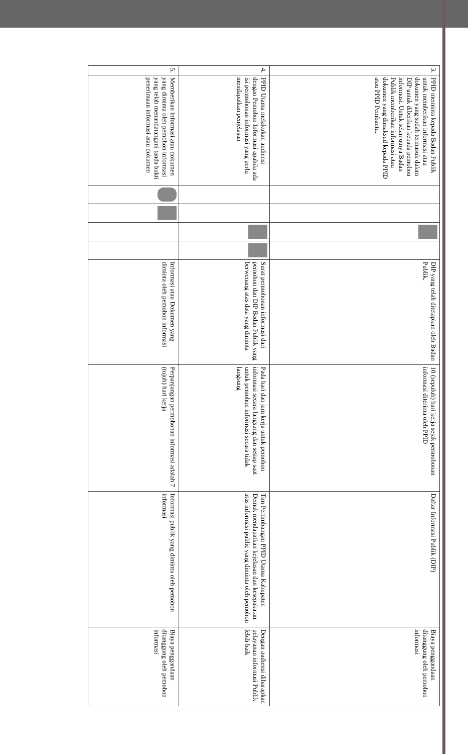| 3. | PPID meminta kepada Badan Publik untuk memberikan informasi atau dokumen yang sudah termasuk dalam DIP untuk diberikan kepada pemohon informasi. Untuk selanjutnya Badan Publik memberikan informasi atau dokumen yang dimaksud kepada PPID atau PPID Pembantu. | | | | | DIP yang telah ditetapkan oleh Badan Publik. | 10 (sepuluh) hari kerja sejak permohonan informasi diterima oleh PPID | Daftar Informasi Publik (DIP) | Biaya penggandaan ditanggung oleh pemohon informasi |
| 4. | PPID Utama melakukan audiensi dengan Pemohon Informasi apabila ada isi permohonan informasi yang perlu mendapatkan penjelasan | | | | | Surat permohonan informasi dari pemohon dan DIP Badan Publik yang berwenang atas data yang diminta | Pada hari dan jam kerja untuk pemohon informasi secara langsung dan setiap saat untuk pemohon informasi secara tidak langsung | Tim Pertimbangan PPID Utama Kabupaten Demak mendapatkan kejelasan dan kesepakatan atas informasi public yang diminta oleh pemohon | Dengan audiensi diharapkan pelayanan informasi Publik lebih baik |
| 5. | Memberikan informasi atau dokumen yang diminta oleh pemohon informasi yang telah menandatangani tanda bukti penerimaan informasi atau dokumen | | | | | Informasi atau Dokumen yang diminta oleh pemohon informasi | Perpanjangan permohonan informasi adalah 7 (tujuh) hari kerja | Informasi publik yang diminta oleh pemohon informasi | Biaya penggandaan ditanggung oleh pemohon informasi |